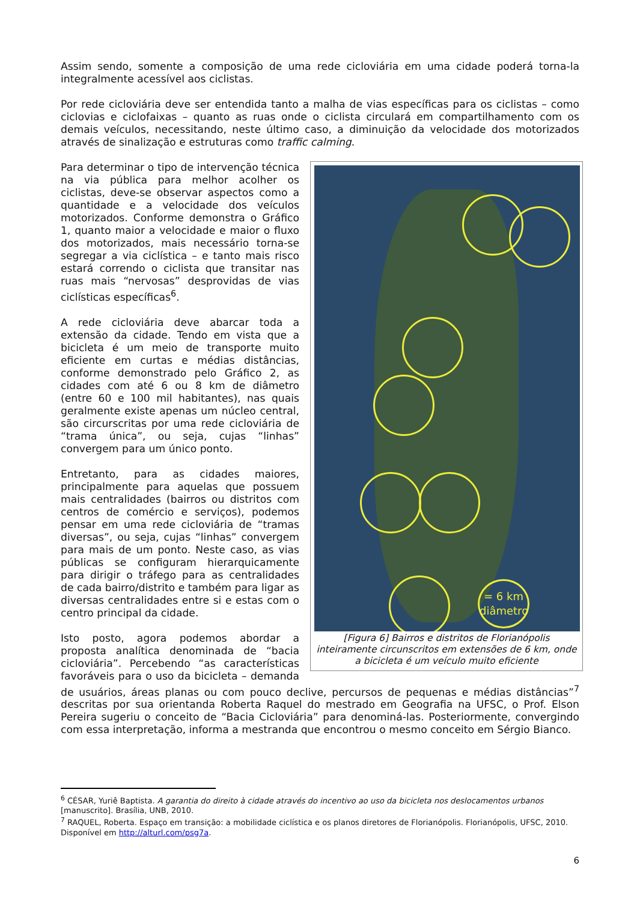Assim sendo, somente a composição de uma rede cicloviária em uma cidade poderá torna-la integralmente acessível aos ciclistas.
Por rede cicloviária deve ser entendida tanto a malha de vias específicas para os ciclistas – como ciclovias e ciclofaixas – quanto as ruas onde o ciclista circulará em compartilhamento com os demais veículos, necessitando, neste último caso, a diminuição da velocidade dos motorizados através de sinalização e estruturas como traffic calming.
= 6 km
diâmetro
[Figura 6] Bairros e distritos de Florianópolis inteiramente circunscritos em extensões de 6 km, onde a bicicleta é um veículo muito eficiente
Para determinar o tipo de intervenção técnica na via pública para melhor acolher os ciclistas, deve-se observar aspectos como a quantidade e a velocidade dos veículos motorizados. Conforme demonstra o Gráfico 1, quanto maior a velocidade e maior o fluxo dos motorizados, mais necessário torna-se segregar a via ciclística – e tanto mais risco estará correndo o ciclista que transitar nas ruas mais “nervosas” desprovidas de vias ciclísticas específicas<sup>6</sup>.
A rede cicloviária deve abarcar toda a extensão da cidade. Tendo em vista que a bicicleta é um meio de transporte muito eficiente em curtas e médias distâncias, conforme demonstrado pelo Gráfico 2, as cidades com até 6 ou 8 km de diâmetro (entre 60 e 100 mil habitantes), nas quais geralmente existe apenas um núcleo central, são circurscritas por uma rede cicloviária de “trama única”, ou seja, cujas “linhas” convergem para um único ponto.
Entretanto, para as cidades maiores, principalmente para aquelas que possuem mais centralidades (bairros ou distritos com centros de comércio e serviços), podemos pensar em uma rede cicloviária de “tramas diversas”, ou seja, cujas “linhas” convergem para mais de um ponto. Neste caso, as vias públicas se configuram hierarquicamente para dirigir o tráfego para as centralidades de cada bairro/distrito e também para ligar as diversas centralidades entre si e estas com o centro principal da cidade.
Isto posto, agora podemos abordar a proposta analítica denominada de “bacia cicloviária”. Percebendo “as características favoráveis para o uso da bicicleta – demanda de usuários, áreas planas ou com pouco declive, percursos de pequenas e médias distâncias”<sup>7</sup> descritas por sua orientanda Roberta Raquel do mestrado em Geografia na UFSC, o Prof. Elson Pereira sugeriu o conceito de “Bacia Cicloviária” para denominá-las. Posteriormente, convergindo com essa interpretação, informa a mestranda que encontrou o mesmo conceito em Sérgio Bianco.
<sup>6</sup> CÉSAR, Yuriê Baptista. A garantia do direito à cidade através do incentivo ao uso da bicicleta nos deslocamentos urbanos [manuscrito]. Brasília, UNB, 2010.
<sup>7</sup> RAQUEL, Roberta. Espaço em transição: a mobilidade ciclística e os planos diretores de Florianópolis. Florianópolis, UFSC, 2010. Disponível em http://alturl.com/psg7a.
6